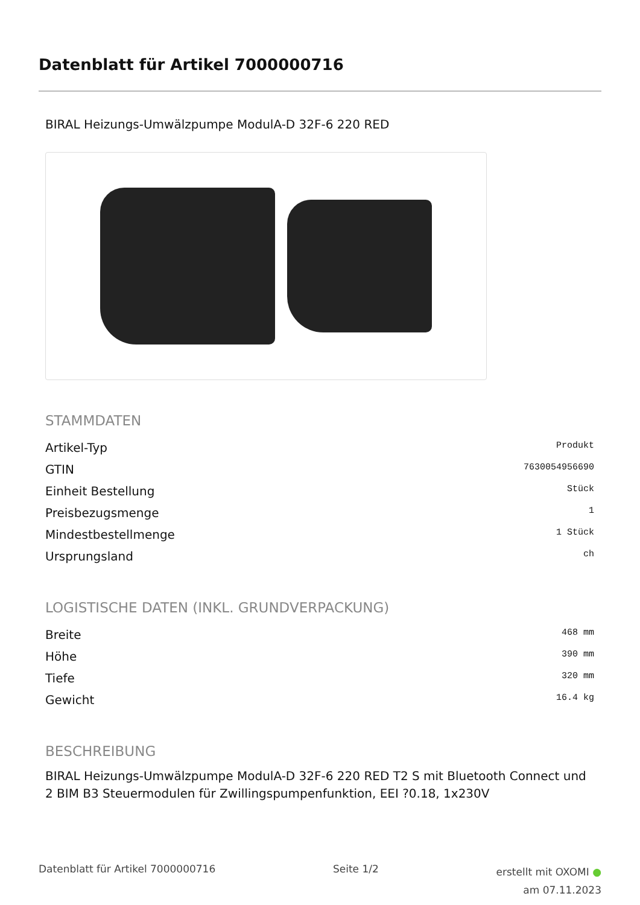Datenblatt für Artikel 7000000716
BIRAL Heizungs-Umwälzpumpe ModulA-D 32F-6 220 RED
STAMMDATEN
| Artikel-Typ | Produkt |
| GTIN | 7630054956690 |
| Einheit Bestellung | Stück |
| Preisbezugsmenge | 1 |
| Mindestbestellmenge | 1 Stück |
| Ursprungsland | ch |
LOGISTISCHE DATEN (INKL. GRUNDVERPACKUNG)
| Breite | 468 mm |
| Höhe | 390 mm |
| Tiefe | 320 mm |
| Gewicht | 16.4 kg |
BESCHREIBUNG
BIRAL Heizungs-Umwälzpumpe ModulA-D 32F-6 220 RED T2 S mit Bluetooth Connect und 2 BIM B3 Steuermodulen für Zwillingspumpenfunktion, EEI ?0.18, 1x230V
Datenblatt für Artikel 7000000716
Seite 1/2
erstellt mit OXOMI ●
am 07.11.2023